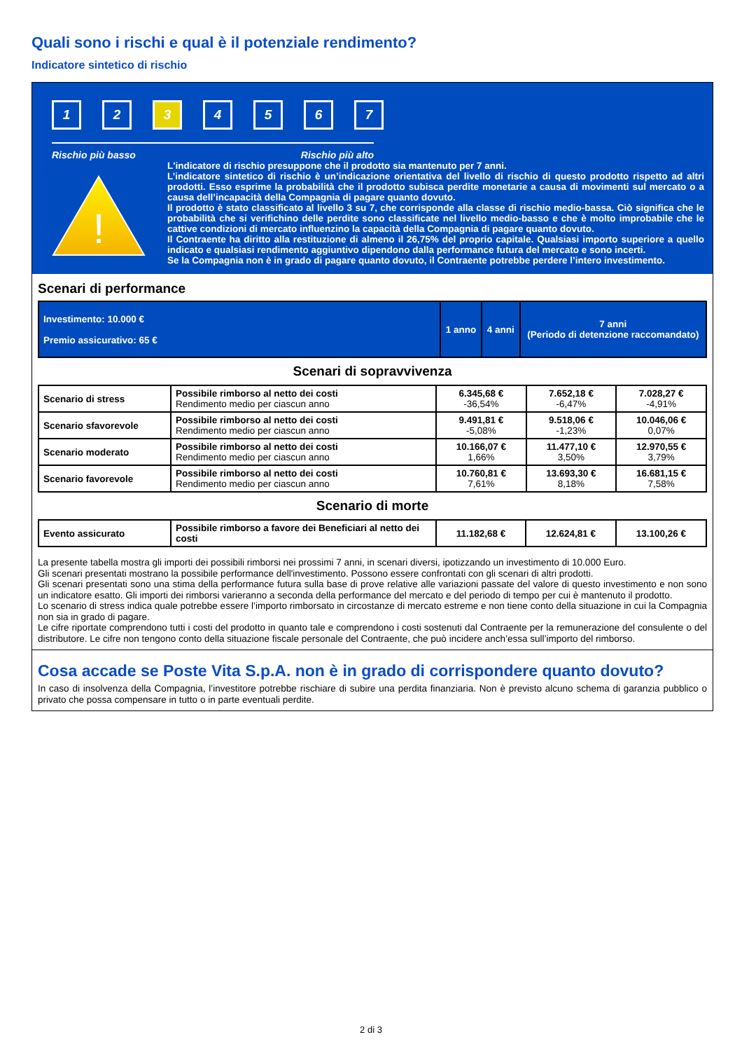Quali sono i rischi e qual è il potenziale rendimento?
Indicatore sintetico di rischio
1 2 3 4567
Rischio più basso Rischio più alto
!
L'indicatore di rischio presuppone che il prodotto sia mantenuto per 7 anni.
L’indicatore sintetico di rischio è un’indicazione orientativa del livello di rischio di questo prodotto rispetto ad altri prodotti. Esso esprime la probabilità che il prodotto subisca perdite monetarie a causa di movimenti sul mercato o a causa dell’incapacità della Compagnia di pagare quanto dovuto.
Il prodotto è stato classificato al livello 3 su 7, che corrisponde alla classe di rischio medio-bassa. Ciò significa che le probabilità che si verifichino delle perdite sono classificate nel livello medio-basso e che è molto improbabile che le cattive condizioni di mercato influenzino la capacità della Compagnia di pagare quanto dovuto.
Il Contraente ha diritto alla restituzione di almeno il 26,75% del proprio capitale. Qualsiasi importo superiore a quello indicato e qualsiasi rendimento aggiuntivo dipendono dalla performance futura del mercato e sono incerti.
Se la Compagnia non è in grado di pagare quanto dovuto, il Contraente potrebbe perdere l’intero investimento.
Scenari di performance
| Investimento: 10.000 € Premio assicurativo: 65 € | 1 anno | 4 anni | 7 anni (Periodo di detenzione raccomandato) |
Scenari di sopravvivenza
| Scenario di stress | Possibile rimborso al netto dei costi Rendimento medio per ciascun anno | 6.345,68 € -36,54% | 7.652,18 € -6,47% | 7.028,27 € -4,91% |
| Scenario sfavorevole | Possibile rimborso al netto dei costi Rendimento medio per ciascun anno | 9.491,81 € -5,08% | 9.518,06 € -1,23% | 10.046,06 € 0,07% |
| Scenario moderato | Possibile rimborso al netto dei costi Rendimento medio per ciascun anno | 10.166,07 € 1,66% | 11.477,10 € 3,50% | 12.970,55 € 3,79% |
| Scenario favorevole | Possibile rimborso al netto dei costi Rendimento medio per ciascun anno | 10.760,81 € 7,61% | 13.693,30 € 8,18% | 16.681,15 € 7,58% |
Scenario di morte
| Evento assicurato | Possibile rimborso a favore dei Beneficiari al netto dei costi | 11.182,68 € | 12.624,81 € | 13.100,26 € |
La presente tabella mostra gli importi dei possibili rimborsi nei prossimi 7 anni, in scenari diversi, ipotizzando un investimento di 10.000 Euro.
Gli scenari presentati mostrano la possibile performance dell'investimento. Possono essere confrontati con gli scenari di altri prodotti.
Gli scenari presentati sono una stima della performance futura sulla base di prove relative alle variazioni passate del valore di questo investimento e non sono un indicatore esatto. Gli importi dei rimborsi varieranno a seconda della performance del mercato e del periodo di tempo per cui è mantenuto il prodotto.
Lo scenario di stress indica quale potrebbe essere l’importo rimborsato in circostanze di mercato estreme e non tiene conto della situazione in cui la Compagnia non sia in grado di pagare.
Le cifre riportate comprendono tutti i costi del prodotto in quanto tale e comprendono i costi sostenuti dal Contraente per la remunerazione del consulente o del distributore. Le cifre non tengono conto della situazione fiscale personale del Contraente, che può incidere anch’essa sull’importo del rimborso.
Cosa accade se Poste Vita S.p.A. non è in grado di corrispondere quanto dovuto?
In caso di insolvenza della Compagnia, l’investitore potrebbe rischiare di subire una perdita finanziaria. Non è previsto alcuno schema di garanzia pubblico o privato che possa compensare in tutto o in parte eventuali perdite.
2 di 3